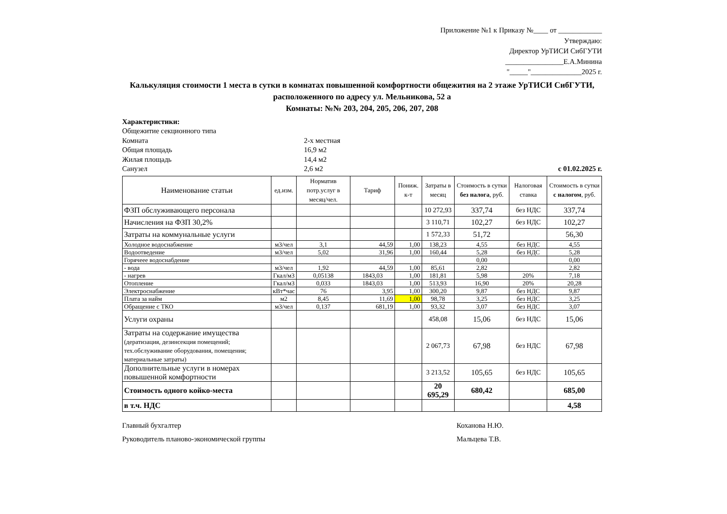Приложение №1 к Приказу №____ от ____________
Утверждаю:
Директор УрТИСИ СибГУТИ
________________Е.А.Минина
"_____"______________2025 г.
Калькуляция стоимости 1 места в сутки в комнатах повышенной комфортности общежития на 2 этаже УрТИСИ СибГУТИ,
расположенного по адресу ул. Мельникова, 52 а
Комнаты: №№ 203, 204, 205, 206, 207, 208
Характеристики:
Общежитие секционного типа
Комната 2-х местная
Общая площадь 16,9 м2
Жилая площадь 14,4 м2
Санузел 2,6 м2 с 01.02.2025 г.
| Наименование статьи | ед.изм. | Норматив потр.услуг в месяц/чел. | Тариф | Пониж. к-т | Затраты в месяц | Стоимость в сутки без налога , руб. | Налоговая ставка | Стоимость в сутки с налогом , руб. |
| --- | --- | --- | --- | --- | --- | --- | --- | --- |
| ФЗП обслуживающего персонала | | | | | 10 272,93 | 337,74 | без НДС | 337,74 |
| Начисления на ФЗП 30,2% | | | | | 3 110,71 | 102,27 | без НДС | 102,27 |
| Затраты на коммунальные услуги | | | | | 1 572,33 | 51,72 | | 56,30 |
| Холодное водоснабжение | м3/чел | 3,1 | 44,59 | 1,00 | 138,23 | 4,55 | без НДС | 4,55 |
| Водоотведение | м3/чел | 5,02 | 31,96 | 1,00 | 160,44 | 5,28 | без НДС | 5,28 |
| Горячеее водоснабдение | | | | | | 0,00 | | 0,00 |
| - вода | м3/чел | 1,92 | 44,59 | 1,00 | 85,61 | 2,82 | | 2,82 |
| - нагрев | Гкал/м3 | 0,05138 | 1843,03 | 1,00 | 181,81 | 5,98 | 20% | 7,18 |
| Отопление | Гкал/м3 | 0,033 | 1843,03 | 1,00 | 513,93 | 16,90 | 20% | 20,28 |
| Электроснабжение | кВт*час | 76 | 3,95 | 1,00 | 300,20 | 9,87 | без НДС | 9,87 |
| Плата за найм | м2 | 8,45 | 11,69 | 1,00 | 98,78 | 3,25 | без НДС | 3,25 |
| Обращение с ТКО | м3/чел | 0,137 | 681,19 | 1,00 | 93,32 | 3,07 | без НДС | 3,07 |
| Услуги охраны | | | | | 458,08 | 15,06 | без НДС | 15,06 |
| Затраты на содержание имущества (дератизация, дезинсекция помещений; тех.обслуживание оборудования, помещения; материальные затраты) | | | | | 2 067,73 | 67,98 | без НДС | 67,98 |
| Дополнительные услуги в номерах повышенной комфортности | | | | | 3 213,52 | 105,65 | без НДС | 105,65 |
| Стоимость одного койко-места | | | | | 20 695,29 | 680,42 | | 685,00 |
| в т.ч. НДС | | | | | | | | 4,58 |
Главный бухгалтер Коханова Н.Ю.
Руководитель планово-экономической группы Мальцева Т.В.